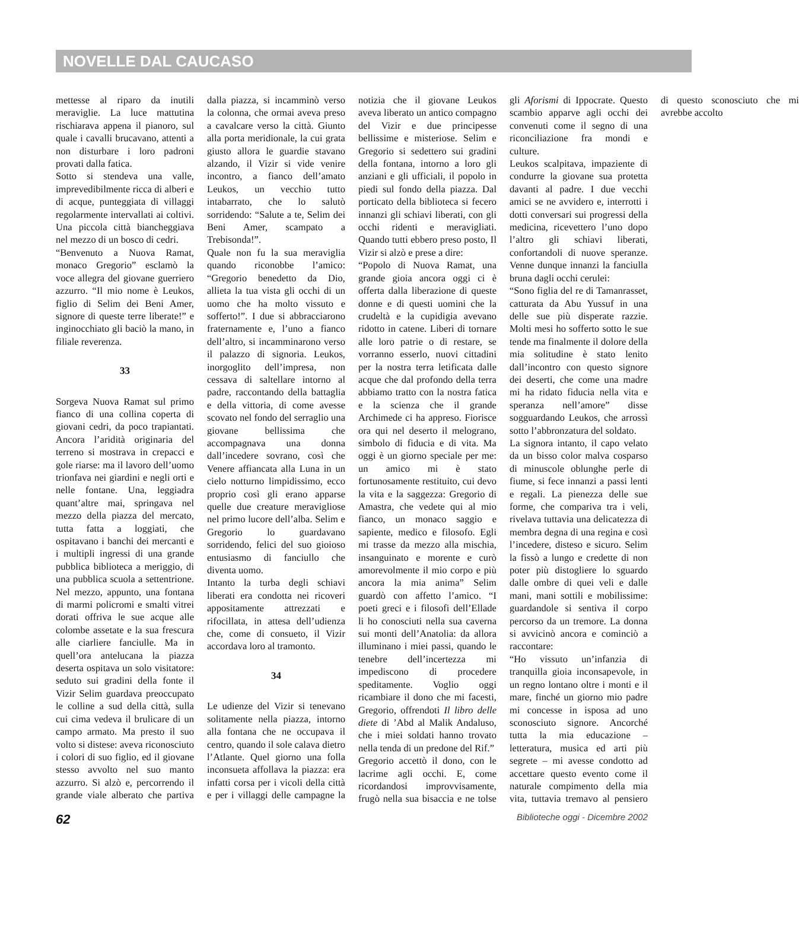NOVELLE DAL CAUCASO
mettesse al riparo da inutili meraviglie. La luce mattutina rischiarava appena il pianoro, sul quale i cavalli brucavano, attenti a non disturbare i loro padroni provati dalla fatica.
Sotto si stendeva una valle, imprevedibilmente ricca di alberi e di acque, punteggiata di villaggi regolarmente intervallati ai coltivi. Una piccola città biancheggiava nel mezzo di un bosco di cedri.
“Benvenuto a Nuova Ramat, monaco Gregorio” esclamò la voce allegra del giovane guerriero azzurro. “Il mio nome è Leukos, figlio di Selim dei Beni Amer, signore di queste terre liberate!” e inginocchiato gli baciò la mano, in filiale reverenza.
33
Sorgeva Nuova Ramat sul primo fianco di una collina coperta di giovani cedri, da poco trapiantati. Ancora l’aridità originaria del terreno si mostrava in crepacci e gole riarse: ma il lavoro dell’uomo trionfava nei giardini e negli orti e nelle fontane. Una, leggiadra quant’altre mai, springava nel mezzo della piazza del mercato, tutta fatta a loggiati, che ospitavano i banchi dei mercanti e i multipli ingressi di una grande pubblica biblioteca a meriggio, di una pubblica scuola a settentrione. Nel mezzo, appunto, una fontana di marmi policromi e smalti vitrei dorati offriva le sue acque alle colombe assetate e la sua frescura alle ciarliere fanciulle. Ma in quell’ora antelucana la piazza deserta ospitava un solo visitatore: seduto sui gradini della fonte il Vizir Selim guardava preoccupato le colline a sud della città, sulla cui cima vedeva il brulicare di un campo armato. Ma presto il suo volto si distese: aveva riconosciuto i colori di suo figlio, ed il giovane stesso avvolto nel suo manto azzurro. Si alzò e, percorrendo il grande viale alberato che partiva dalla piazza, si incamminò verso la colonna, che ormai aveva preso a cavalcare verso la città. Giunto alla porta meridionale, la cui grata giusto allora le guardie stavano alzando, il Vizir si vide venire incontro, a fianco dell’amato Leukos, un vecchio tutto intabarrato, che lo salutò sorridendo: “Salute a te, Selim dei Beni Amer, scampato a Trebisonda!”.
Quale non fu la sua meraviglia quando riconobbe l’amico: “Gregorio benedetto da Dio, allieta la tua vista gli occhi di un uomo che ha molto vissuto e sofferto!”. I due si abbracciarono fraternamente e, l’uno a fianco dell’altro, si incamminarono verso il palazzo di signoria. Leukos, inorgoglito dell’impresa, non cessava di saltellare intorno al padre, raccontando della battaglia e della vittoria, di come avesse scovato nel fondo del serraglio una giovane bellissima che accompagnava una donna dall’incedere sovrano, così che Venere affiancata alla Luna in un cielo notturno limpidissimo, ecco proprio così gli erano apparse quelle due creature meravigliose nel primo lucore dell’alba. Selim e Gregorio lo guardavano sorridendo, felici del suo gioioso entusiasmo di fanciullo che diventa uomo.
Intanto la turba degli schiavi liberati era condotta nei ricoveri appositamente attrezzati e rifocillata, in attesa dell’udienza che, come di consueto, il Vizir accordava loro al tramonto.
34
Le udienze del Vizir si tenevano solitamente nella piazza, intorno alla fontana che ne occupava il centro, quando il sole calava dietro l’Atlante. Quel giorno una folla inconsueta affollava la piazza: era infatti corsa per i vicoli della città e per i villaggi delle campagne la notizia che il giovane Leukos aveva liberato un antico compagno del Vizir e due principesse bellissime e misteriose. Selim e Gregorio si sedettero sui gradini della fontana, intorno a loro gli anziani e gli ufficiali, il popolo in piedi sul fondo della piazza. Dal porticato della biblioteca si fecero innanzi gli schiavi liberati, con gli occhi ridenti e meravigliati. Quando tutti ebbero preso posto, Il Vizir si alzò e prese a dire:
“Popolo di Nuova Ramat, una grande gioia ancora oggi ci è offerta dalla liberazione di queste donne e di questi uomini che la crudeltà e la cupidigia avevano ridotto in catene. Liberi di tornare alle loro patrie o di restare, se vorranno esserlo, nuovi cittadini per la nostra terra letificata dalle acque che dal profondo della terra abbiamo tratto con la nostra fatica e la scienza che il grande Archimede ci ha appreso. Fiorisce ora qui nel deserto il melograno, simbolo di fiducia e di vita. Ma oggi è un giorno speciale per me: un amico mi è stato fortunosamente restituito, cui devo la vita e la saggezza: Gregorio di Amastra, che vedete qui al mio fianco, un monaco saggio e sapiente, medico e filosofo. Egli mi trasse da mezzo alla mischia, insanguinato e morente e curò amorevolmente il mio corpo e più ancora la mia anima” Selim guardò con affetto l’amico. “I poeti greci e i filosofi dell’Ellade li ho conosciuti nella sua caverna sui monti dell’Anatolia: da allora illuminano i miei passi, quando le tenebre dell’incertezza mi impediscono di procedere speditamente. Voglio oggi ricambiare il dono che mi facesti, Gregorio, offrendoti Il libro delle diete di ’Abd al Malik Andaluso, che i miei soldati hanno trovato nella tenda di un predone del Rif.”
Gregorio accettò il dono, con le lacrime agli occhi. E, come ricordandosi improvvisamente, frugò nella sua bisaccia e ne tolse gli Aforismi di Ippocrate. Questo scambio apparve agli occhi dei convenuti come il segno di una riconciliazione fra mondi e culture.
Leukos scalpitava, impaziente di condurre la giovane sua protetta davanti al padre. I due vecchi amici se ne avvidero e, interrotti i dotti conversari sui progressi della medicina, ricevettero l’uno dopo l’altro gli schiavi liberati, confortandoli di nuove speranze. Venne dunque innanzi la fanciulla bruna dagli occhi cerulei:
“Sono figlia del re di Tamanrasset, catturata da Abu Yussuf in una delle sue più disperate razzie. Molti mesi ho sofferto sotto le sue tende ma finalmente il dolore della mia solitudine è stato lenito dall’incontro con questo signore dei deserti, che come una madre mi ha ridato fiducia nella vita e speranza nell’amore” disse sogguardando Leukos, che arrossì sotto l’abbronzatura del soldato.
La signora intanto, il capo velato da un bisso color malva cosparso di minuscole oblunghe perle di fiume, si fece innanzi a passi lenti e regali. La pienezza delle sue forme, che compariva tra i veli, rivelava tuttavia una delicatezza di membra degna di una regina e così l’incedere, disteso e sicuro. Selim la fissò a lungo e credette di non poter più distogliere lo sguardo dalle ombre di quei veli e dalle mani, mani sottili e mobilissime: guardandole si sentiva il corpo percorso da un tremore. La donna si avvicinò ancora e cominciò a raccontare:
“Ho vissuto un’infanzia di tranquilla gioia inconsapevole, in un regno lontano oltre i monti e il mare, finché un giorno mio padre mi concesse in isposa ad uno sconosciuto signore. Ancorché tutta la mia educazione – letteratura, musica ed arti più segrete – mi avesse condotto ad accettare questo evento come il naturale compimento della mia vita, tuttavia tremavo al pensiero di questo sconosciuto che mi avrebbe accolto
62 Biblioteche oggi - Dicembre 2002